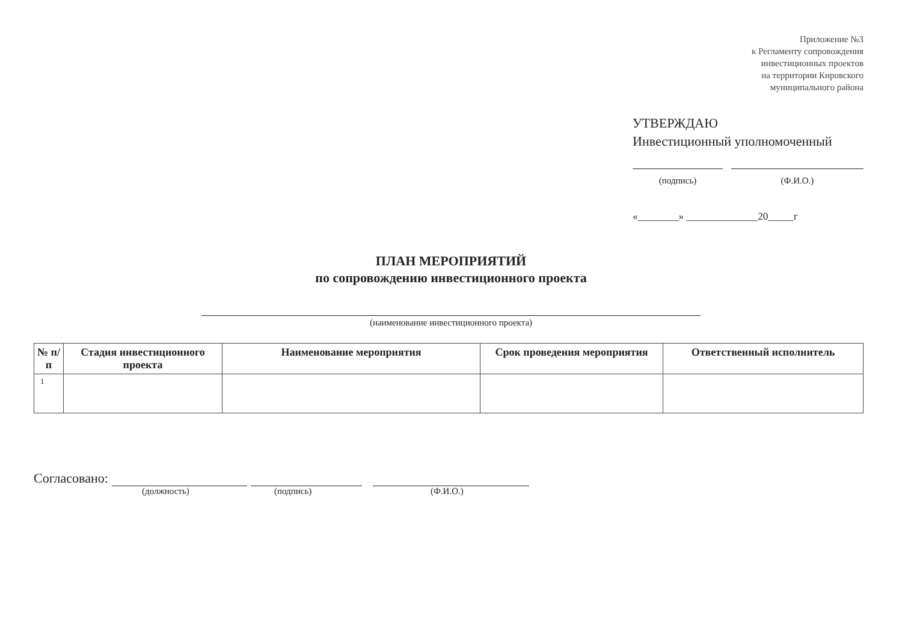Приложение №3
к Регламенту сопровождения
инвестиционных проектов
на территории Кировского
муниципального района
УТВЕРЖДАЮ
Инвестиционный уполномоченный
(подпись) (Ф.И.О.)
«________» ______________20_____г
ПЛАН МЕРОПРИЯТИЙ
по сопровождению инвестиционного проекта
(наименование инвестиционного проекта)
| № п/п | Стадия инвестиционного проекта | Наименование мероприятия | Срок проведения мероприятия | Ответственный исполнитель |
| --- | --- | --- | --- | --- |
| 1 | | | | |
Согласовано:
(должность) (подпись) (Ф.И.О.)